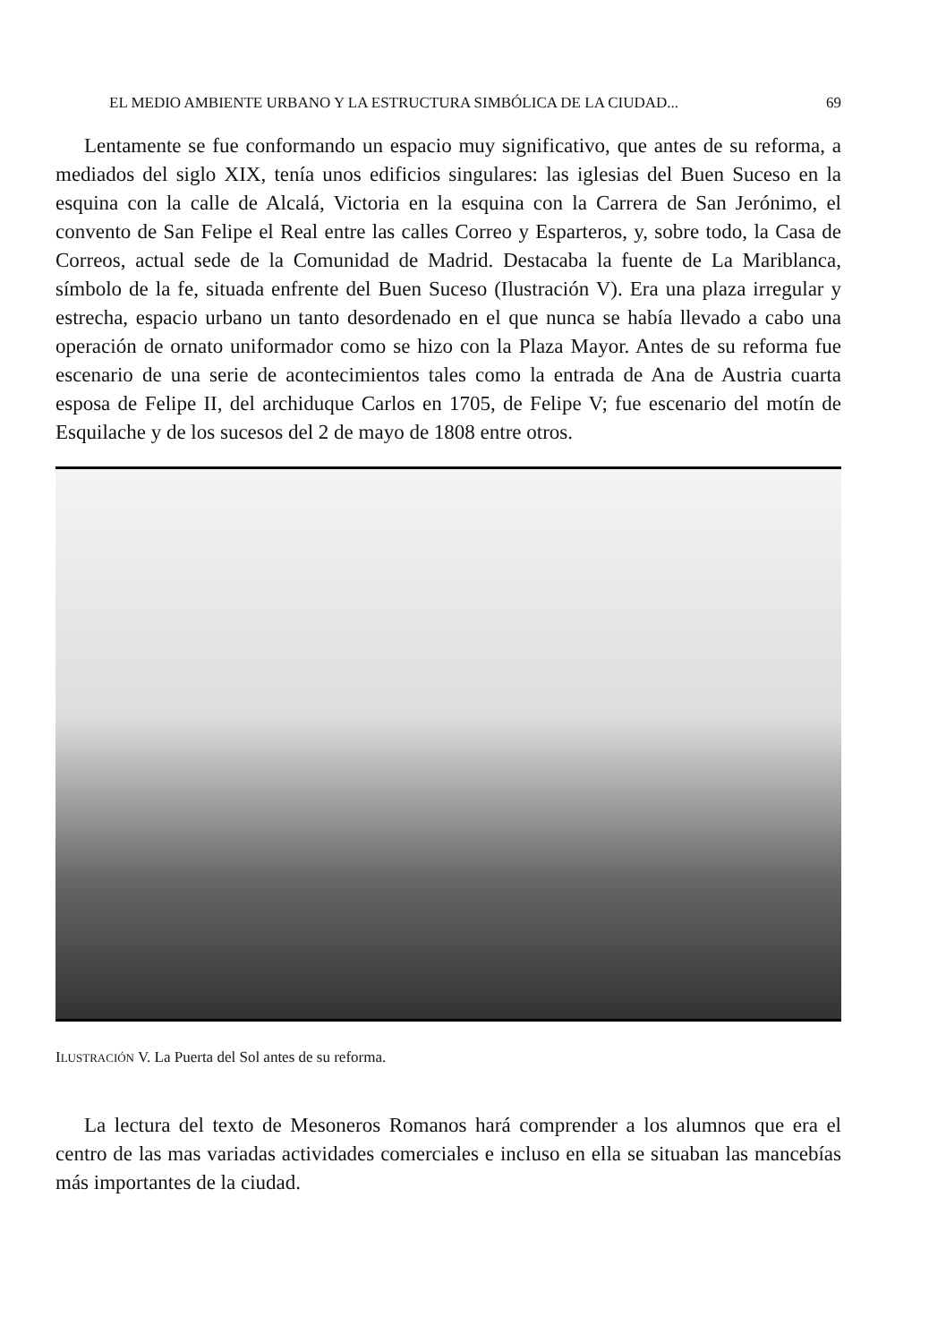EL MEDIO AMBIENTE URBANO Y LA ESTRUCTURA SIMBÓLICA DE LA CIUDAD... 69
Lentamente se fue conformando un espacio muy significativo, que antes de su reforma, a mediados del siglo XIX, tenía unos edificios singulares: las iglesias del Buen Suceso en la esquina con la calle de Alcalá, Victoria en la esquina con la Carrera de San Jerónimo, el convento de San Felipe el Real entre las calles Correo y Esparteros, y, sobre todo, la Casa de Correos, actual sede de la Comunidad de Madrid. Destacaba la fuente de La Mariblanca, símbolo de la fe, situada enfrente del Buen Suceso (Ilustración V). Era una plaza irregular y estrecha, espacio urbano un tanto desordenado en el que nunca se había llevado a cabo una operación de ornato uniformador como se hizo con la Plaza Mayor. Antes de su reforma fue escenario de una serie de acontecimientos tales como la entrada de Ana de Austria cuarta esposa de Felipe II, del archiduque Carlos en 1705, de Felipe V; fue escenario del motín de Esquilache y de los sucesos del 2 de mayo de 1808 entre otros.
ILUSTRACIÓN V. La Puerta del Sol antes de su reforma.
La lectura del texto de Mesoneros Romanos hará comprender a los alumnos que era el centro de las mas variadas actividades comerciales e incluso en ella se situaban las mancebías más importantes de la ciudad.